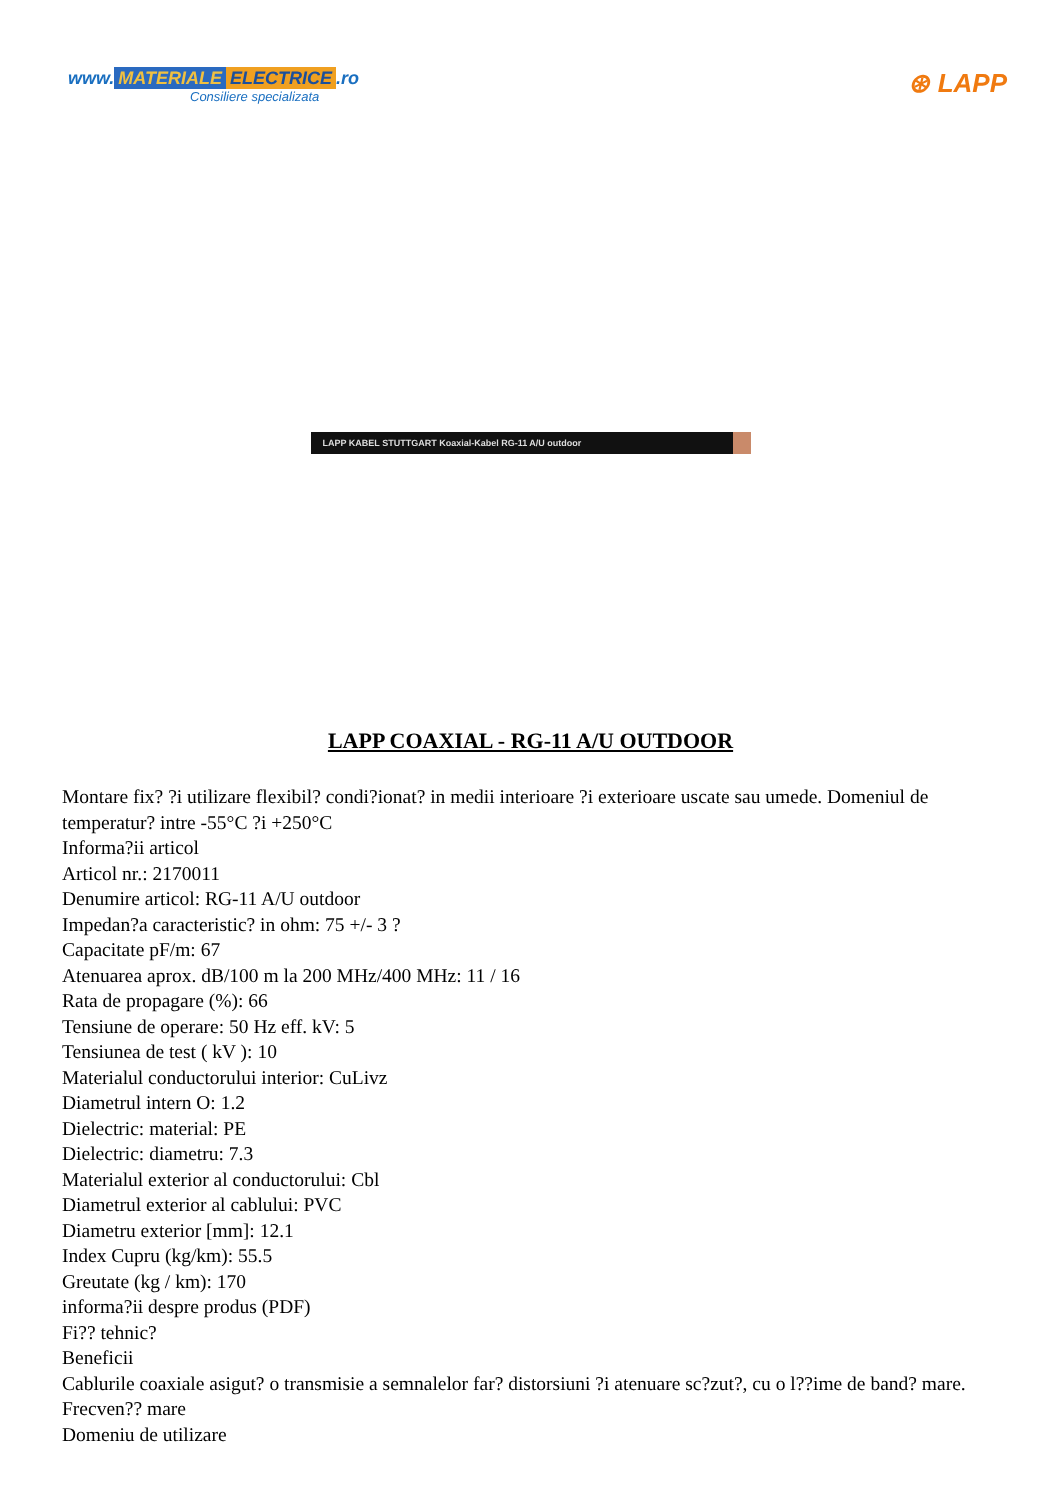www. MATERIALE ELECTRICE.ro
Consiliere specializata
⊛ LAPP
LAPP KABEL STUTTGART Koaxial-Kabel RG-11 A/U outdoor
LAPP COAXIAL - RG-11 A/U OUTDOOR
Montare fix? ?i utilizare flexibil? condi?ionat? in medii interioare ?i exterioare uscate sau umede. Domeniul de temperatur? intre -55°C ?i +250°C
Informa?ii articol
Articol nr.: 2170011
Denumire articol: RG-11 A/U outdoor
Impedan?a caracteristic? in ohm: 75 +/- 3 ?
Capacitate pF/m: 67
Atenuarea aprox. dB/100 m la 200 MHz/400 MHz: 11 / 16
Rata de propagare (%): 66
Tensiune de operare: 50 Hz eff. kV: 5
Tensiunea de test ( kV ): 10
Materialul conductorului interior: CuLivz
Diametrul intern O: 1.2
Dielectric: material: PE
Dielectric: diametru: 7.3
Materialul exterior al conductorului: Cbl
Diametrul exterior al cablului: PVC
Diametru exterior [mm]: 12.1
Index Cupru (kg/km): 55.5
Greutate (kg / km): 170
informa?ii despre produs (PDF)
Fi?? tehnic?
Beneficii
Cablurile coaxiale asigut? o transmisie a semnalelor far? distorsiuni ?i atenuare sc?zut?, cu o l??ime de band? mare.
Frecven?? mare
Domeniu de utilizare